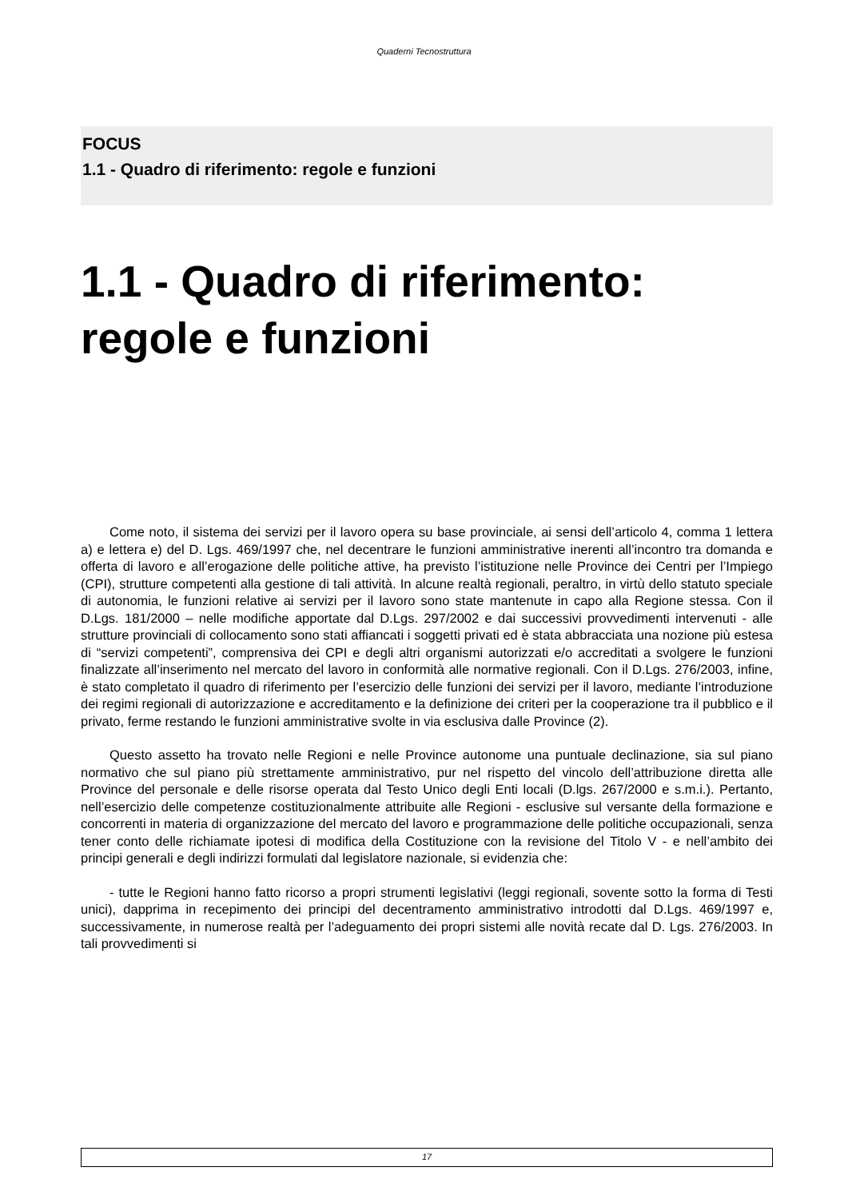Quaderni Tecnostruttura
FOCUS
1.1 - Quadro di riferimento: regole e funzioni
1.1 - Quadro di riferimento: regole e funzioni
Come noto, il sistema dei servizi per il lavoro opera su base provinciale, ai sensi dell’articolo 4, comma 1 lettera a) e lettera e) del D. Lgs. 469/1997 che, nel decentrare le funzioni amministrative inerenti all’incontro tra domanda e offerta di lavoro e all’erogazione delle politiche attive, ha previsto l’istituzione nelle Province dei Centri per l’Impiego (CPI), strutture competenti alla gestione di tali attività. In alcune realtà regionali, peraltro, in virtù dello statuto speciale di autonomia, le funzioni relative ai servizi per il lavoro sono state mantenute in capo alla Regione stessa. Con il D.Lgs. 181/2000 – nelle modifiche apportate dal D.Lgs. 297/2002 e dai successivi provvedimenti intervenuti - alle strutture provinciali di collocamento sono stati affiancati i soggetti privati ed è stata abbracciata una nozione più estesa di “servizi competenti”, comprensiva dei CPI e degli altri organismi autorizzati e/o accreditati a svolgere le funzioni finalizzate all’inserimento nel mercato del lavoro in conformità alle normative regionali. Con il D.Lgs. 276/2003, infine, è stato completato il quadro di riferimento per l’esercizio delle funzioni dei servizi per il lavoro, mediante l’introduzione dei regimi regionali di autorizzazione e accreditamento e la definizione dei criteri per la cooperazione tra il pubblico e il privato, ferme restando le funzioni amministrative svolte in via esclusiva dalle Province (2).
Questo assetto ha trovato nelle Regioni e nelle Province autonome una puntuale declinazione, sia sul piano normativo che sul piano più strettamente amministrativo, pur nel rispetto del vincolo dell’attribuzione diretta alle Province del personale e delle risorse operata dal Testo Unico degli Enti locali (D.lgs. 267/2000 e s.m.i.). Pertanto, nell’esercizio delle competenze costituzionalmente attribuite alle Regioni - esclusive sul versante della formazione e concorrenti in materia di organizzazione del mercato del lavoro e programmazione delle politiche occupazionali, senza tener conto delle richiamate ipotesi di modifica della Costituzione con la revisione del Titolo V - e nell’ambito dei principi generali e degli indirizzi formulati dal legislatore nazionale, si evidenzia che:
- tutte le Regioni hanno fatto ricorso a propri strumenti legislativi (leggi regionali, sovente sotto la forma di Testi unici), dapprima in recepimento dei principi del decentramento amministrativo introdotti dal D.Lgs. 469/1997 e, successivamente, in numerose realtà per l’adeguamento dei propri sistemi alle novità recate dal D. Lgs. 276/2003. In tali provvedimenti si
17